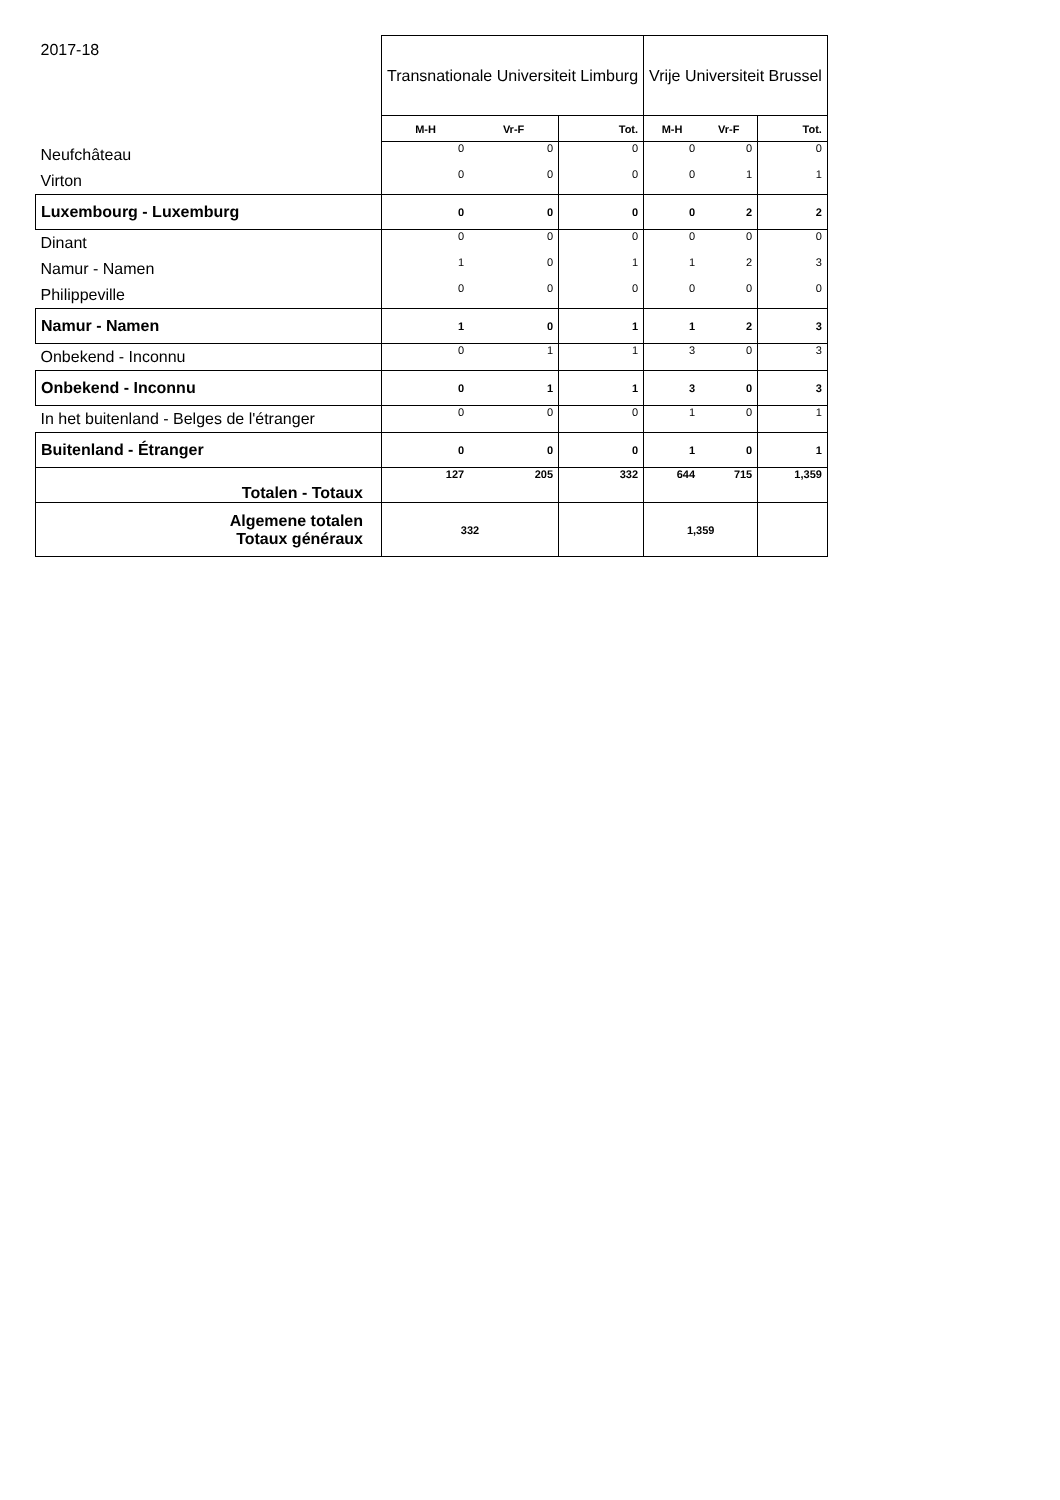| 2017-18 | Transnationale Universiteit Limburg | | | Vrije Universiteit Brussel | | |
| | M-H | Vr-F | Tot. | M-H | Vr-F | Tot. |
| Neufchâteau | 0 | 0 | 0 | 0 | 0 | 0 |
| Virton | 0 | 0 | 0 | 0 | 1 | 1 |
| Luxembourg - Luxemburg | 0 | 0 | 0 | 0 | 2 | 2 |
| Dinant | 0 | 0 | 0 | 0 | 0 | 0 |
| Namur - Namen | 1 | 0 | 1 | 1 | 2 | 3 |
| Philippeville | 0 | 0 | 0 | 0 | 0 | 0 |
| Namur - Namen | 1 | 0 | 1 | 1 | 2 | 3 |
| Onbekend - Inconnu | 0 | 1 | 1 | 3 | 0 | 3 |
| Onbekend - Inconnu | 0 | 1 | 1 | 3 | 0 | 3 |
| In het buitenland - Belges de l'étranger | 0 | 0 | 0 | 1 | 0 | 1 |
| Buitenland - Étranger | 0 | 0 | 0 | 1 | 0 | 1 |
| Totalen - Totaux | 127 | 205 | 332 | 644 | 715 | 1,359 |
| Algemene totalen Totaux généraux | 332 | | | 1,359 | | |